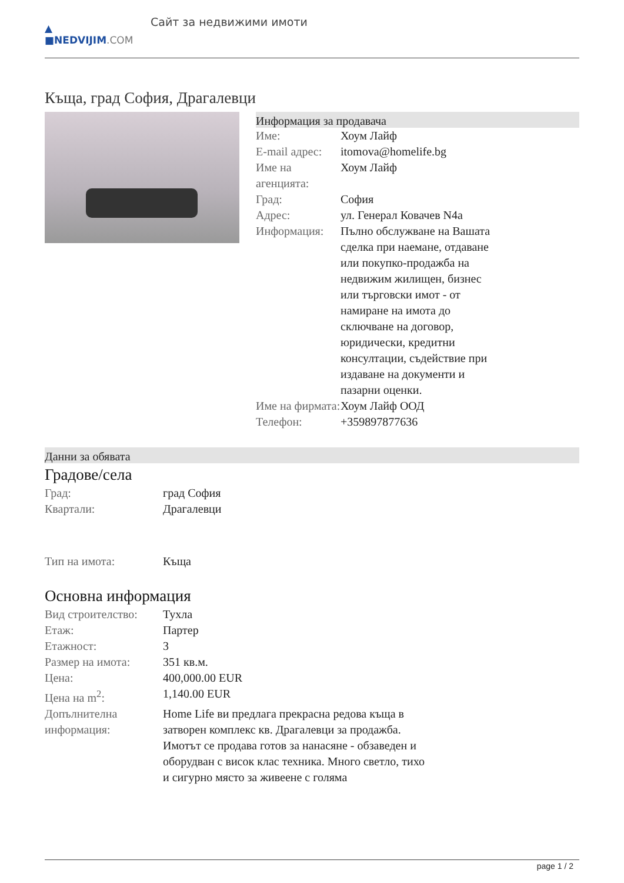▲
■NEDVIJIM.COM
Сайт за недвижими имоти
Къща, град София, Драгалевци
Информация за продавача
| Име: | Хоум Лайф |
| E-mail адрес: | itomova@homelife.bg |
| Име на агенцията: | Хоум Лайф |
| Град: | София |
| Адрес: | ул. Генерал Ковачев N4a |
| Информация: | Пълно обслужване на Вашата сделка при наемане, отдаване или покупко-продажба на недвижим жилищен, бизнес или търговски имот - от намиране на имота до сключване на договор, юридически, кредитни консултации, съдействие при издаване на документи и пазарни оценки. |
| Име на фирмата: | Хоум Лайф ООД |
| Телефон: | +359897877636 |
Данни за обявата
Градове/села
| Град: | град София |
| Квартали: | Драгалевци |
| Тип на имота: | Къща |
Основна информация
| Вид строителство: | Тухла |
| Етаж: | Партер |
| Етажност: | 3 |
| Размер на имота: | 351 кв.м. |
| Цена: | 400,000.00 EUR |
| Цена на m<sup>2</sup>: | 1,140.00 EUR |
| Допълнителна информация: | Home Life ви предлага прекрасна редова къща в затворен комплекс кв. Драгалевци за продажба. Имотът се продава готов за нанасяне - обзаведен и оборудван с висок клас техника. Много светло, тихо и сигурно място за живеене с голяма |
page 1 / 2